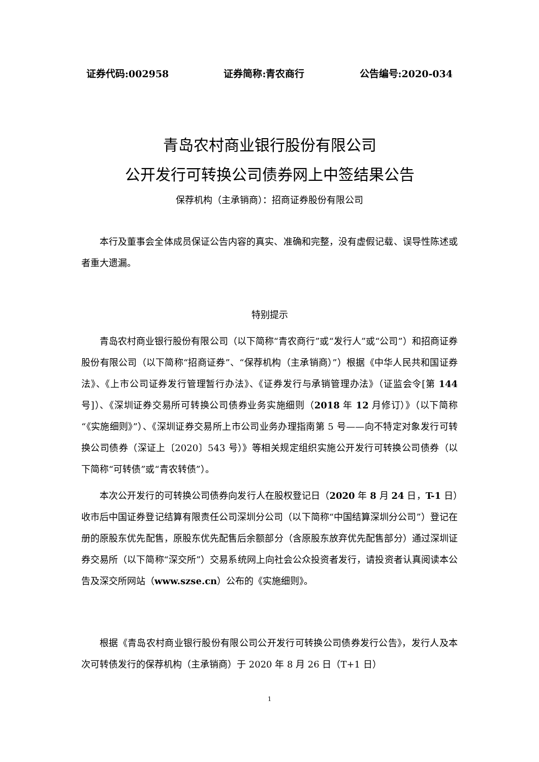证券代码:002958 证券简称:青农商行 公告编号:2020-034
青岛农村商业银行股份有限公司
公开发行可转换公司债券网上中签结果公告
保荐机构（主承销商）：招商证券股份有限公司
本行及董事会全体成员保证公告内容的真实、准确和完整，没有虚假记载、误导性陈述或者重大遗漏。
特别提示
青岛农村商业银行股份有限公司（以下简称“青农商行”或“发行人”或“公司”）和招商证券股份有限公司（以下简称“招商证券”、“保荐机构（主承销商）”）根据《中华人民共和国证券法》、《上市公司证券发行管理暂行办法》、《证券发行与承销管理办法》（证监会令[第 144 号]）、《深圳证券交易所可转换公司债券业务实施细则（2018 年 12 月修订）》（以下简称“《实施细则》”）、《深圳证券交易所上市公司业务办理指南第 5 号——向不特定对象发行可转换公司债券（深证上〔2020〕543 号）》等相关规定组织实施公开发行可转换公司债券（以下简称“可转债”或“青农转债”）。
本次公开发行的可转换公司债券向发行人在股权登记日（2020 年 8 月 24 日，T-1 日）收市后中国证券登记结算有限责任公司深圳分公司（以下简称“中国结算深圳分公司”）登记在册的原股东优先配售，原股东优先配售后余额部分（含原股东放弃优先配售部分）通过深圳证券交易所（以下简称“深交所”）交易系统网上向社会公众投资者发行，请投资者认真阅读本公告及深交所网站（www.szse.cn）公布的《实施细则》。
根据《青岛农村商业银行股份有限公司公开发行可转换公司债券发行公告》，发行人及本次可转债发行的保荐机构（主承销商）于 2020 年 8 月 26 日（T+1 日）
1